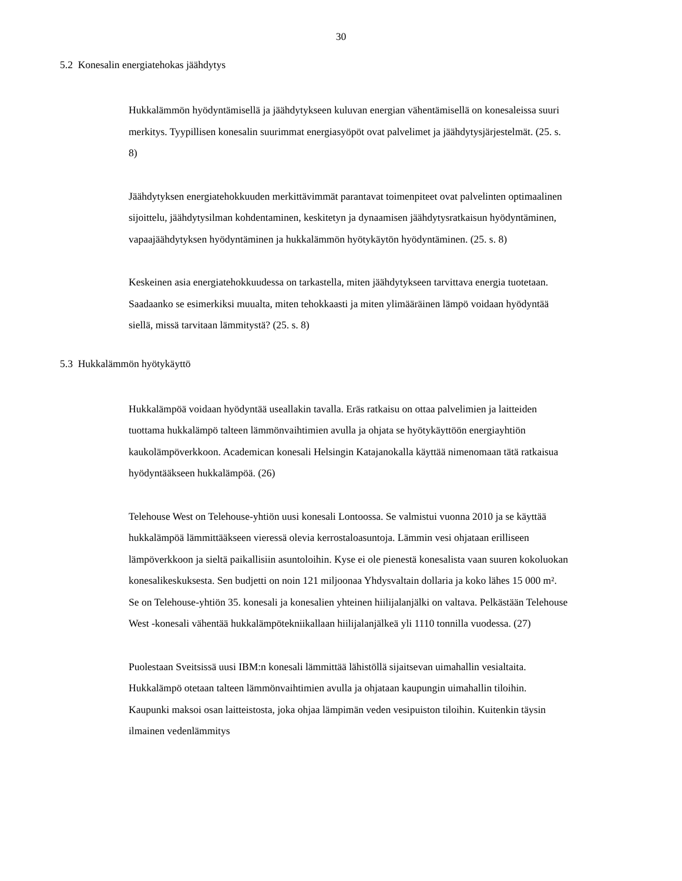30
5.2 Konesalin energiatehokas jäähdytys
Hukkalämmön hyödyntämisellä ja jäähdytykseen kuluvan energian vähentämisellä on konesaleissa suuri merkitys. Tyypillisen konesalin suurimmat energiasyöpöt ovat palvelimet ja jäähdytysjärjestelmät. (25. s. 8)
Jäähdytyksen energiatehokkuuden merkittävimmät parantavat toimenpiteet ovat palvelinten optimaalinen sijoittelu, jäähdytysilman kohdentaminen, keskitetyn ja dynaamisen jäähdytysratkaisun hyödyntäminen, vapaajäähdytyksen hyödyntäminen ja hukkalämmön hyötykäytön hyödyntäminen. (25. s. 8)
Keskeinen asia energiatehokkuudessa on tarkastella, miten jäähdytykseen tarvittava energia tuotetaan. Saadaanko se esimerkiksi muualta, miten tehokkaasti ja miten ylimääräinen lämpö voidaan hyödyntää siellä, missä tarvitaan lämmitystä? (25. s. 8)
5.3 Hukkalämmön hyötykäyttö
Hukkalämpöä voidaan hyödyntää useallakin tavalla. Eräs ratkaisu on ottaa palvelimien ja laitteiden tuottama hukkalämpö talteen lämmönvaihtimien avulla ja ohjata se hyötykäyttöön energiayhtiön kaukolämpöverkkoon. Academican konesali Helsingin Katajanokalla käyttää nimenomaan tätä ratkaisua hyödyntääkseen hukkalämpöä. (26)
Telehouse West on Telehouse-yhtiön uusi konesali Lontoossa. Se valmistui vuonna 2010 ja se käyttää hukkalämpöä lämmittääkseen vieressä olevia kerrostaloasuntoja. Lämmin vesi ohjataan erilliseen lämpöverkkoon ja sieltä paikallisiin asuntoloihin. Kyse ei ole pienestä konesalista vaan suuren kokoluokan konesalikeskuksesta. Sen budjetti on noin 121 miljoonaa Yhdysvaltain dollaria ja koko lähes 15 000 m². Se on Telehouse-yhtiön 35. konesali ja konesalien yhteinen hiilijalanjälki on valtava. Pelkästään Telehouse West -konesali vähentää hukkalämpötekniikallaan hiilijalanjälkeä yli 1110 tonnilla vuodessa. (27)
Puolestaan Sveitsissä uusi IBM:n konesali lämmittää lähistöllä sijaitsevan uimahallin vesialtaita. Hukkalämpö otetaan talteen lämmönvaihtimien avulla ja ohjataan kaupungin uimahallin tiloihin. Kaupunki maksoi osan laitteistosta, joka ohjaa lämpimän veden vesipuiston tiloihin. Kuitenkin täysin ilmainen vedenlämmitys